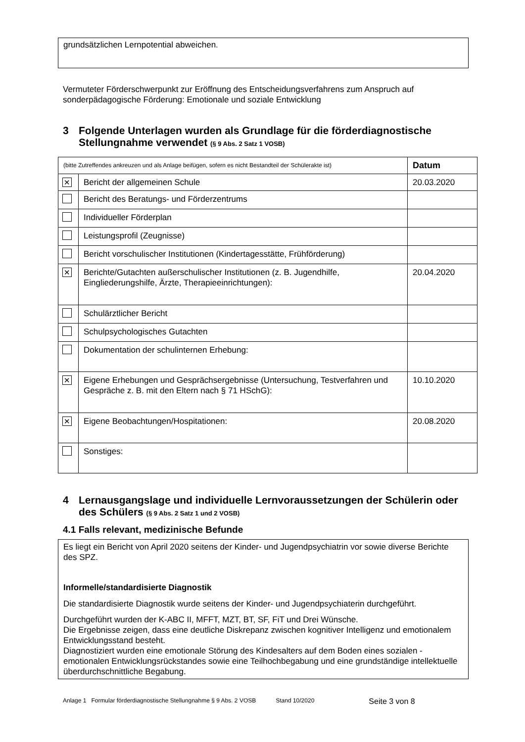grundsätzlichen Lernpotential abweichen.
Vermuteter Förderschwerpunkt zur Eröffnung des Entscheidungsverfahrens zum Anspruch auf sonderpädagogische Förderung: Emotionale und soziale Entwicklung
3 Folgende Unterlagen wurden als Grundlage für die förderdiagnostische Stellungnahme verwendet (§ 9 Abs. 2 Satz 1 VOSB)
| (bitte Zutreffendes ankreuzen und als Anlage beifügen, sofern es nicht Bestandteil der Schülerakte ist) | | Datum |
| ✕ | Bericht der allgemeinen Schule | 20.03.2020 |
| | Bericht des Beratungs- und Förderzentrums | |
| | Individueller Förderplan | |
| | Leistungsprofil (Zeugnisse) | |
| | Bericht vorschulischer Institutionen (Kindertagesstätte, Frühförderung) | |
| ✕ | Berichte/Gutachten außerschulischer Institutionen (z. B. Jugendhilfe, Eingliederungshilfe, Ärzte, Therapieeinrichtungen): | 20.04.2020 |
| | Schulärztlicher Bericht | |
| | Schulpsychologisches Gutachten | |
| | Dokumentation der schulinternen Erhebung: | |
| ✕ | Eigene Erhebungen und Gesprächsergebnisse (Untersuchung, Testverfahren und Gespräche z. B. mit den Eltern nach § 71 HSchG): | 10.10.2020 |
| ✕ | Eigene Beobachtungen/Hospitationen: | 20.08.2020 |
| | Sonstiges: | |
4 Lernausgangslage und individuelle Lernvoraussetzungen der Schülerin oder des Schülers (§ 9 Abs. 2 Satz 1 und 2 VOSB)
4.1 Falls relevant, medizinische Befunde
Es liegt ein Bericht von April 2020 seitens der Kinder- und Jugendpsychiatrin vor sowie diverse Berichte des SPZ.
Informelle/standardisierte Diagnostik
Die standardisierte Diagnostik wurde seitens der Kinder- und Jugendpsychiaterin durchgeführt.
Durchgeführt wurden der K-ABC II, MFFT, MZT, BT, SF, FiT und Drei Wünsche.
Die Ergebnisse zeigen, dass eine deutliche Diskrepanz zwischen kognitiver Intelligenz und emotionalem Entwicklungsstand besteht.
Diagnostiziert wurden eine emotionale Störung des Kindesalters auf dem Boden eines sozialen - emotionalen Entwicklungsrückstandes sowie eine Teilhochbegabung und eine grundständige intellektuelle überdurchschnittliche Begabung.
Anlage 1 Formular förderdiagnostische Stellungnahme § 9 Abs. 2 VOSB Stand 10/2020 Seite 3 von 8